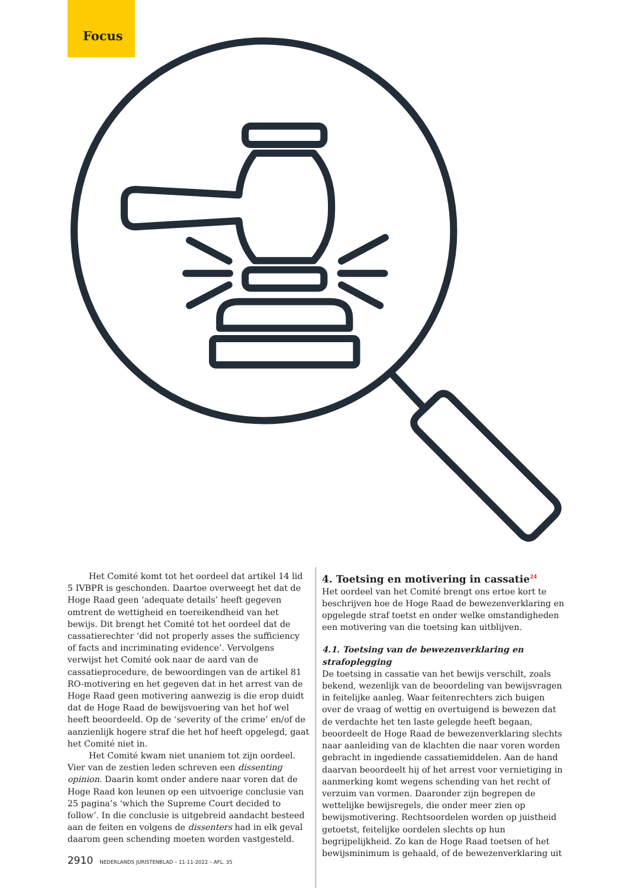Focus
Het Comité komt tot het oordeel dat artikel 14 lid 5 IVBPR is geschonden. Daartoe overweegt het dat de Hoge Raad geen ‘adequate details’ heeft gegeven omtrent de wettigheid en toereikendheid van het bewijs. Dit brengt het Comité tot het oordeel dat de cassatierechter ‘did not properly asses the sufficiency of facts and incriminating evidence’. Vervolgens verwijst het Comité ook naar de aard van de cassatieprocedure, de bewoordingen van de artikel 81 RO-motivering en het gegeven dat in het arrest van de Hoge Raad geen motivering aanwezig is die erop duidt dat de Hoge Raad de bewijsvoering van het hof wel heeft beoordeeld. Op de ‘severity of the crime’ en/of de aanzienlijk hogere straf die het hof heeft opgelegd, gaat het Comité niet in.
Het Comité kwam niet unaniem tot zijn oordeel. Vier van de zestien leden schreven een dissenting opinion. Daarin komt onder andere naar voren dat de Hoge Raad kon leunen op een uitvoerige conclusie van 25 pagina’s ‘which the Supreme Court decided to follow’. In die conclusie is uitgebreid aandacht besteed aan de feiten en volgens de dissenters had in elk geval daarom geen schending moeten worden vastgesteld.
4. Toetsing en motivering in cassatie<sup>24</sup>
Het oordeel van het Comité brengt ons ertoe kort te beschrijven hoe de Hoge Raad de bewezenverklaring en opgelegde straf toetst en onder welke omstandigheden een motivering van die toetsing kan uitblijven.
4.1. Toetsing van de bewezenverklaring en strafoplegging
De toetsing in cassatie van het bewijs verschilt, zoals bekend, wezenlijk van de beoordeling van bewijsvragen in feitelijke aanleg. Waar feitenrechters zich buigen over de vraag of wettig en overtuigend is bewezen dat de verdachte het ten laste gelegde heeft begaan, beoordeelt de Hoge Raad de bewezenverklaring slechts naar aanleiding van de klachten die naar voren worden gebracht in ingediende cassatiemiddelen. Aan de hand daarvan beoordeelt hij of het arrest voor vernietiging in aanmerking komt wegens schending van het recht of verzuim van vormen. Daaronder zijn begrepen de wettelijke bewijsregels, die onder meer zien op bewijsmotivering. Rechtsoordelen worden op juistheid getoetst, feitelijke oordelen slechts op hun begrijpelijkheid. Zo kan de Hoge Raad toetsen of het bewijsminimum is gehaald, of de bewezenverklaring uit
2910 NEDERLANDS JURISTENBLAD – 11-11-2022 – AFL. 35